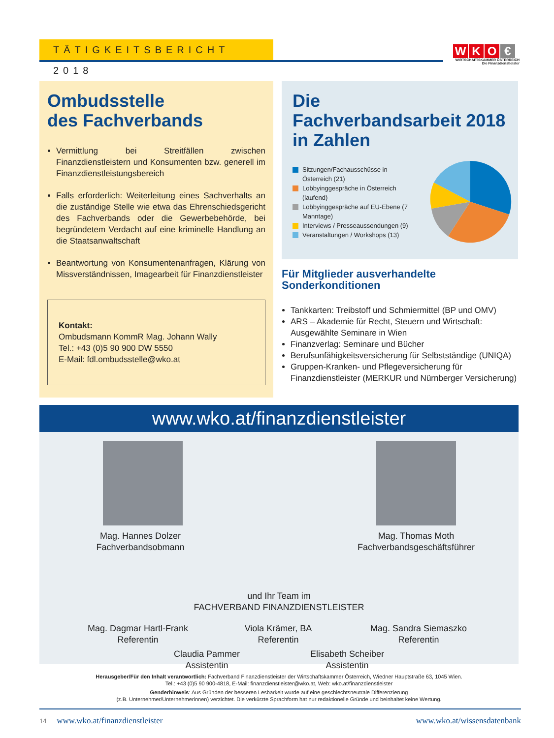TÄTIGKEITSBERICHT 2018
WKO €
WIRTSCHAFTSKAMMER ÖSTERREICH
Die Finanzdienstleister
Ombudsstelle
des Fachverbands
Vermittlung bei Streitfällen zwischen Finanzdienstleistern und Konsumenten bzw. generell im Finanzdienstleistungsbereich
Falls erforderlich: Weiterleitung eines Sachverhalts an die zuständige Stelle wie etwa das Ehrenschiedsgericht des Fachverbands oder die Gewerbebehörde, bei begründetem Verdacht auf eine kriminelle Handlung an die Staatsanwaltschaft
Beantwortung von Konsumentenanfragen, Klärung von Missverständnissen, Imagearbeit für Finanzdienstleister
Kontakt:
Ombudsmann KommR Mag. Johann Wally
Tel.: +43 (0)5 90 900 DW 5550
E-Mail: fdl.ombudsstelle@wko.at
Die
Fachverbandsarbeit 2018
in Zahlen
Sitzungen/Fachausschüsse in Österreich (21)
Lobbyinggespräche in Österreich (laufend)
Lobbyinggespräche auf EU-Ebene (7 Manntage)
Interviews / Presseaussendungen (9)
Veranstaltungen / Workshops (13)
Für Mitglieder ausverhandelte Sonderkonditionen
Tankkarten: Treibstoff und Schmiermittel (BP und OMV)
ARS – Akademie für Recht, Steuern und Wirtschaft: Ausgewählte Seminare in Wien
Finanzverlag: Seminare und Bücher
Berufsunfähigkeitsversicherung für Selbstständige (UNIQA)
Gruppen-Kranken- und Pflegeversicherung für Finanzdienstleister (MERKUR und Nürnberger Versicherung)
www.wko.at/finanzdienstleister
Mag. Hannes Dolzer
Fachverbandsobmann
Mag. Thomas Moth
Fachverbandsgeschäftsführer
und Ihr Team im
FACHVERBAND FINANZDIENSTLEISTER
Mag. Dagmar Hartl-Frank
Referentin
Viola Krämer, BA
Referentin
Mag. Sandra Siemaszko
Referentin
Claudia Pammer
Assistentin
Elisabeth Scheiber
Assistentin
Herausgeber/Für den Inhalt verantwortlich: Fachverband Finanzdienstleister der Wirtschaftskammer Österreich, Wiedner Hauptstraße 63, 1045 Wien.
Tel.: +43 (0)5 90 900-4818, E-Mail: finanzdienstleister@wko.at, Web: wko.at/finanzdienstleister
Genderhinweis: Aus Gründen der besseren Lesbarkeit wurde auf eine geschlechtsneutrale Differenzierung
(z.B. Unternehmer/Unternehmerinnen) verzichtet. Die verkürzte Sprachform hat nur redaktionelle Gründe und beinhaltet keine Wertung.
14 www.wko.at/finanzdienstleister www.wko.at/wissensdatenbank